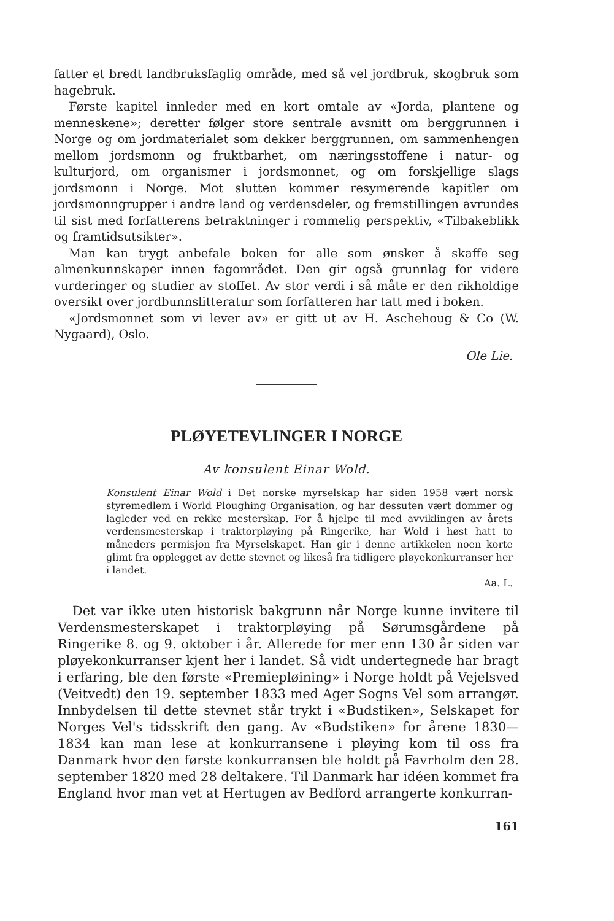fatter et bredt landbruksfaglig område, med så vel jordbruk, skogbruk som hagebruk.
Første kapitel innleder med en kort omtale av «Jorda, plantene og menneskene»; deretter følger store sentrale avsnitt om berggrunnen i Norge og om jordmaterialet som dekker berggrunnen, om sammenhengen mellom jordsmonn og fruktbarhet, om næringsstoffene i natur- og kulturjord, om organismer i jordsmonnet, og om forskjellige slags jordsmonn i Norge. Mot slutten kommer resymerende kapitler om jordsmonngrupper i andre land og verdensdeler, og fremstillingen avrundes til sist med forfatterens betraktninger i rommelig perspektiv, «Tilbakeblikk og framtidsutsikter».
Man kan trygt anbefale boken for alle som ønsker å skaffe seg almenkunnskaper innen fagområdet. Den gir også grunnlag for videre vurderinger og studier av stoffet. Av stor verdi i så måte er den rikholdige oversikt over jordbunnslitteratur som forfatteren har tatt med i boken.
«Jordsmonnet som vi lever av» er gitt ut av H. Aschehoug & Co (W. Nygaard), Oslo.
Ole Lie.
PLØYETEVLINGER I NORGE
Av konsulent Einar Wold.
Konsulent Einar Wold i Det norske myrselskap har siden 1958 vært norsk styremedlem i World Ploughing Organisation, og har dessuten vært dommer og lagleder ved en rekke mesterskap. For å hjelpe til med avviklingen av årets verdensmesterskap i traktorpløying på Ringerike, har Wold i høst hatt to måneders permisjon fra Myrselskapet. Han gir i denne artikkelen noen korte glimt fra opplegget av dette stevnet og likeså fra tidligere pløyekonkurranser her i landet.
Aa. L.
Det var ikke uten historisk bakgrunn når Norge kunne invitere til Verdensmesterskapet i traktorpløying på Sørumsgårdene på Ringerike 8. og 9. oktober i år. Allerede for mer enn 130 år siden var pløyekonkurranser kjent her i landet. Så vidt undertegnede har bragt i erfaring, ble den første «Premiepløining» i Norge holdt på Vejelsved (Veitvedt) den 19. september 1833 med Ager Sogns Vel som arrangør. Innbydelsen til dette stevnet står trykt i «Budstiken», Selskapet for Norges Vel's tidsskrift den gang. Av «Budstiken» for årene 1830—1834 kan man lese at konkurransene i pløying kom til oss fra Danmark hvor den første konkurransen ble holdt på Favrholm den 28. september 1820 med 28 deltakere. Til Danmark har idéen kommet fra England hvor man vet at Hertugen av Bedford arrangerte konkurran-
161